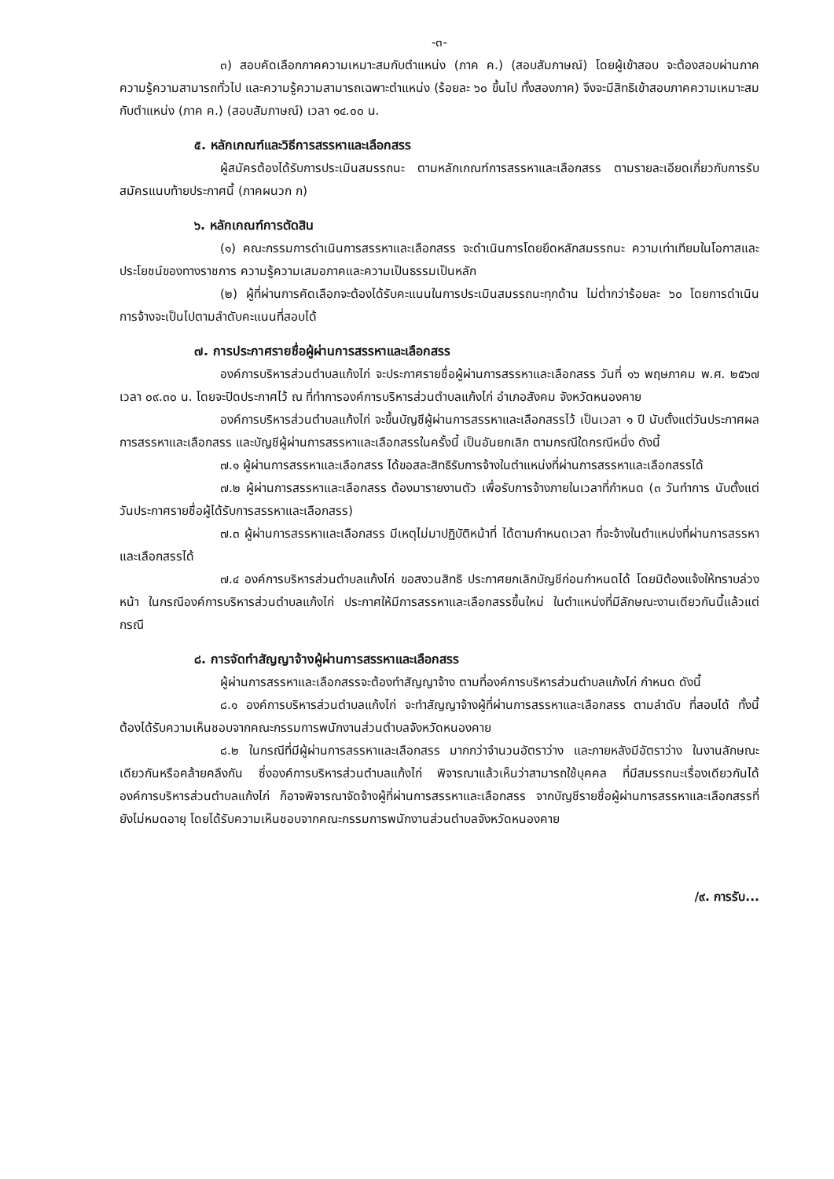-๓-
๓) สอบคัดเลือกภาคความเหมาะสมกับตำแหน่ง (ภาค ค.) (สอบสัมภาษณ์) โดยผู้เข้าสอบ จะต้องสอบผ่านภาคความรู้ความสามารถทั่วไป และความรู้ความสามารถเฉพาะตำแหน่ง (ร้อยละ ๖๐ ขึ้นไป ทั้งสองภาค) จึงจะมีสิทธิเข้าสอบภาคความเหมาะสมกับตำแหน่ง (ภาค ค.) (สอบสัมภาษณ์) เวลา ๑๔.๐๐ น.
๕. หลักเกณฑ์และวิธีการสรรหาและเลือกสรร
ผู้สมัครต้องได้รับการประเมินสมรรถนะ ตามหลักเกณฑ์การสรรหาและเลือกสรร ตามรายละเอียดเกี่ยวกับการรับสมัครแนบท้ายประกาศนี้ (ภาคผนวก ก)
๖. หลักเกณฑ์การตัดสิน
(๑) คณะกรรมการดำเนินการสรรหาและเลือกสรร จะดำเนินการโดยยึดหลักสมรรถนะ ความเท่าเทียมในโอกาสและประโยชน์ของทางราชการ ความรู้ความเสมอภาคและความเป็นธรรมเป็นหลัก
(๒) ผู้ที่ผ่านการคัดเลือกจะต้องได้รับคะแนนในการประเมินสมรรถนะทุกด้าน ไม่ต่ำกว่าร้อยละ ๖๐ โดยการดำเนินการจ้างจะเป็นไปตามลำดับคะแนนที่สอบได้
๗. การประกาศรายชื่อผู้ผ่านการสรรหาและเลือกสรร
องค์การบริหารส่วนตำบลแก้งไก่ จะประกาศรายชื่อผู้ผ่านการสรรหาและเลือกสรร วันที่ ๑๖ พฤษภาคม พ.ศ. ๒๕๖๗ เวลา ๐๙.๓๐ น. โดยจะปิดประกาศไว้ ณ ที่ทำการองค์การบริหารส่วนตำบลแก้งไก่ อำเภอสังคม จังหวัดหนองคาย
องค์การบริหารส่วนตำบลแก้งไก่ จะขึ้นบัญชีผู้ผ่านการสรรหาและเลือกสรรไว้ เป็นเวลา ๑ ปี นับตั้งแต่วันประกาศผลการสรรหาและเลือกสรร และบัญชีผู้ผ่านการสรรหาและเลือกสรรในครั้งนี้ เป็นอันยกเลิก ตามกรณีใดกรณีหนึ่ง ดังนี้
๗.๑ ผู้ผ่านการสรรหาและเลือกสรร ได้ขอสละสิทธิรับการจ้างในตำแหน่งที่ผ่านการสรรหาและเลือกสรรได้
๗.๒ ผู้ผ่านการสรรหาและเลือกสรร ต้องมารายงานตัว เพื่อรับการจ้างภายในเวลาที่กำหนด (๓ วันทำการ นับตั้งแต่วันประกาศรายชื่อผู้ได้รับการสรรหาและเลือกสรร)
๗.๓ ผู้ผ่านการสรรหาและเลือกสรร มีเหตุไม่มาปฏิบัติหน้าที่ ได้ตามกำหนดเวลา ที่จะจ้างในตำแหน่งที่ผ่านการสรรหาและเลือกสรรได้
๗.๔ องค์การบริหารส่วนตำบลแก้งไก่ ขอสงวนสิทธิ ประกาศยกเลิกบัญชีก่อนกำหนดได้ โดยมิต้องแจ้งให้ทราบล่วงหน้า ในกรณีองค์การบริหารส่วนตำบลแก้งไก่ ประกาศให้มีการสรรหาและเลือกสรรขึ้นใหม่ ในตำแหน่งที่มีลักษณะงานเดียวกันนี้แล้วแต่กรณี
๘. การจัดทำสัญญาจ้างผู้ผ่านการสรรหาและเลือกสรร
ผู้ผ่านการสรรหาและเลือกสรรจะต้องทำสัญญาจ้าง ตามที่องค์การบริหารส่วนตำบลแก้งไก่ กำหนด ดังนี้
๘.๑ องค์การบริหารส่วนตำบลแก้งไก่ จะทำสัญญาจ้างผู้ที่ผ่านการสรรหาและเลือกสรร ตามลำดับ ที่สอบได้ ทั้งนี้ ต้องได้รับความเห็นชอบจากคณะกรรมการพนักงานส่วนตำบลจังหวัดหนองคาย
๘.๒ ในกรณีที่มีผู้ผ่านการสรรหาและเลือกสรร มากกว่าจำนวนอัตราว่าง และภายหลังมีอัตราว่าง ในงานลักษณะเดียวกันหรือคล้ายคลึงกัน ซึ่งองค์การบริหารส่วนตำบลแก้งไก่ พิจารณาแล้วเห็นว่าสามารถใช้บุคคล ที่มีสมรรถนะเรื่องเดียวกันได้ องค์การบริหารส่วนตำบลแก้งไก่ ก็อาจพิจารณาจัดจ้างผู้ที่ผ่านการสรรหาและเลือกสรร จากบัญชีรายชื่อผู้ผ่านการสรรหาและเลือกสรรที่ยังไม่หมดอายุ โดยได้รับความเห็นชอบจากคณะกรรมการพนักงานส่วนตำบลจังหวัดหนองคาย
/๙. การรับ...